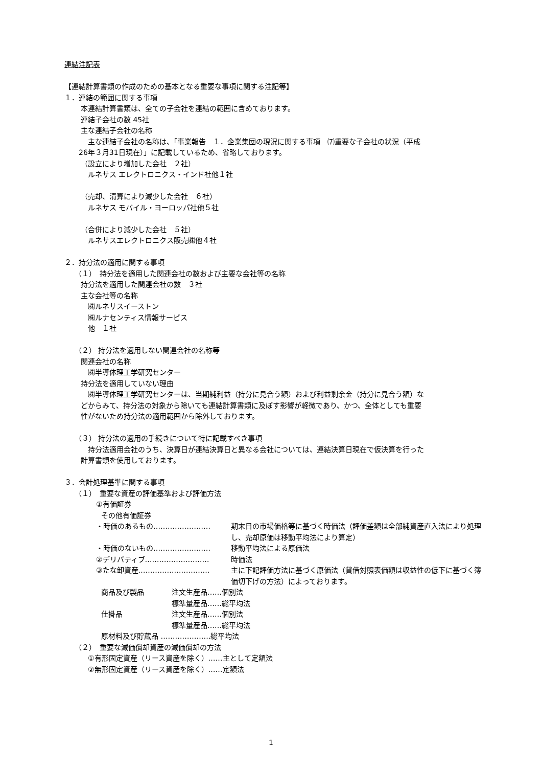連結注記表
【連結計算書類の作成のための基本となる重要な事項に関する注記等】
１．連結の範囲に関する事項
本連結計算書類は、全ての子会社を連結の範囲に含めております。
連結子会社の数 45社
主な連結子会社の名称
主な連結子会社の名称は、「事業報告　１．企業集団の現況に関する事項　⑺重要な子会社の状況（平成
26年３月31日現在）」に記載しているため、省略しております。
（設立により増加した会社　２社）
ルネサス エレクトロニクス・インド社他１社
（売却、清算により減少した会社　６社）
ルネサス モバイル・ヨーロッパ社他５社
（合併により減少した会社　５社）
ルネサスエレクトロニクス販売㈱他４社
２．持分法の適用に関する事項
（１）　持分法を適用した関連会社の数および主要な会社等の名称
持分法を適用した関連会社の数　３社
主な会社等の名称
㈱ルネサスイーストン
㈱ルナセンティス情報サービス
他　１社
（２） 持分法を適用しない関連会社の名称等
関連会社の名称
㈱半導体理工学研究センター
持分法を適用していない理由
㈱半導体理工学研究センターは、当期純利益（持分に見合う額）および利益剰余金（持分に見合う額）な
どからみて、持分法の対象から除いても連結計算書類に及ぼす影響が軽微であり、かつ、全体としても重要
性がないため持分法の適用範囲から除外しております。
（３） 持分法の適用の手続きについて特に記載すべき事項
持分法適用会社のうち、決算日が連結決算日と異なる会社については、連結決算日現在で仮決算を行った
計算書類を使用しております。
３．会計処理基準に関する事項
（１）　重要な資産の評価基準および評価方法
①有価証券
その他有価証券
・時価のあるもの…………………… 期末日の市場価格等に基づく時価法（評価差額は全部純資産直入法により処理し、売却原価は移動平均法により算定）
・時価のないもの…………………… 移動平均法による原価法
②デリバティブ……………………… 時価法
③たな卸資産………………………… 主に下記評価方法に基づく原価法（貸借対照表価額は収益性の低下に基づく簿価切下げの方法）によっております。
商品及び製品 注文生産品……個別法
標準量産品……総平均法
仕掛品 注文生産品……個別法
標準量産品……総平均法
原材料及び貯蔵品 …………………総平均法
（２）　重要な減価償却資産の減価償却の方法
①有形固定資産（リース資産を除く）……主として定額法
②無形固定資産（リース資産を除く）……定額法
1